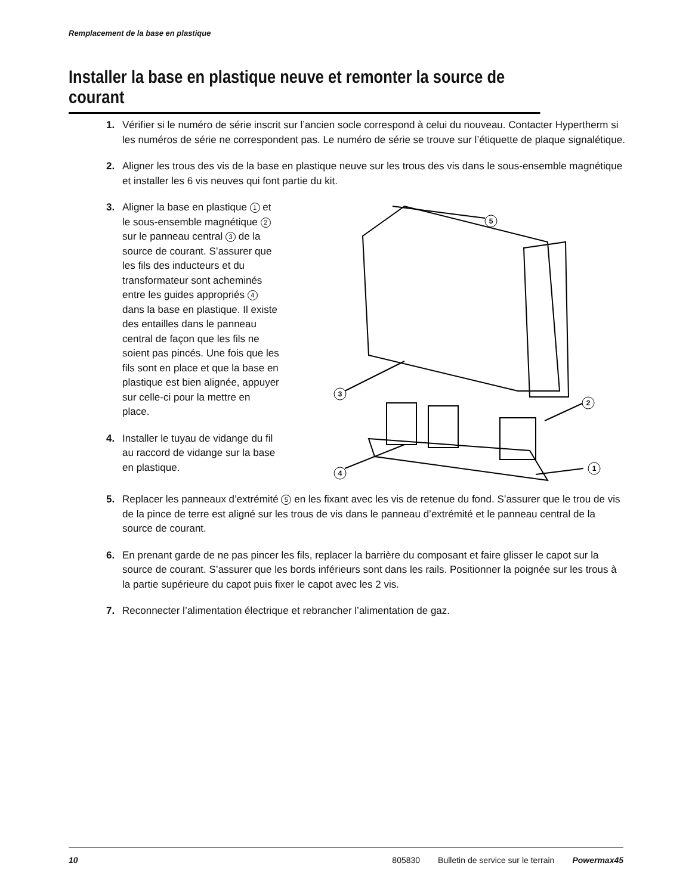Remplacement de la base en plastique
Installer la base en plastique neuve et remonter la source de courant
1. Vérifier si le numéro de série inscrit sur l’ancien socle correspond à celui du nouveau. Contacter Hypertherm si les numéros de série ne correspondent pas. Le numéro de série se trouve sur l’étiquette de plaque signalétique.
2. Aligner les trous des vis de la base en plastique neuve sur les trous des vis dans le sous-ensemble magnétique et installer les 6 vis neuves qui font partie du kit.
3. Aligner la base en plastique 1 et le sous-ensemble magnétique 2 sur le panneau central 3 de la source de courant. S’assurer que les fils des inducteurs et du transformateur sont acheminés entre les guides appropriés 4 dans la base en plastique. Il existe des entailles dans le panneau central de façon que les fils ne soient pas pincés. Une fois que les fils sont en place et que la base en plastique est bien alignée, appuyer sur celle-ci pour la mettre en place.
4. Installer le tuyau de vidange du fil au raccord de vidange sur la base en plastique.
5
3
2
4
1
5. Replacer les panneaux d’extrémité 5 en les fixant avec les vis de retenue du fond. S’assurer que le trou de vis de la pince de terre est aligné sur les trous de vis dans le panneau d’extrémité et le panneau central de la source de courant.
6. En prenant garde de ne pas pincer les fils, replacer la barrière du composant et faire glisser le capot sur la source de courant. S’assurer que les bords inférieurs sont dans les rails. Positionner la poignée sur les trous à la partie supérieure du capot puis fixer le capot avec les 2 vis.
7. Reconnecter l’alimentation électrique et rebrancher l’alimentation de gaz.
10 805830 Bulletin de service sur le terrain Powermax45